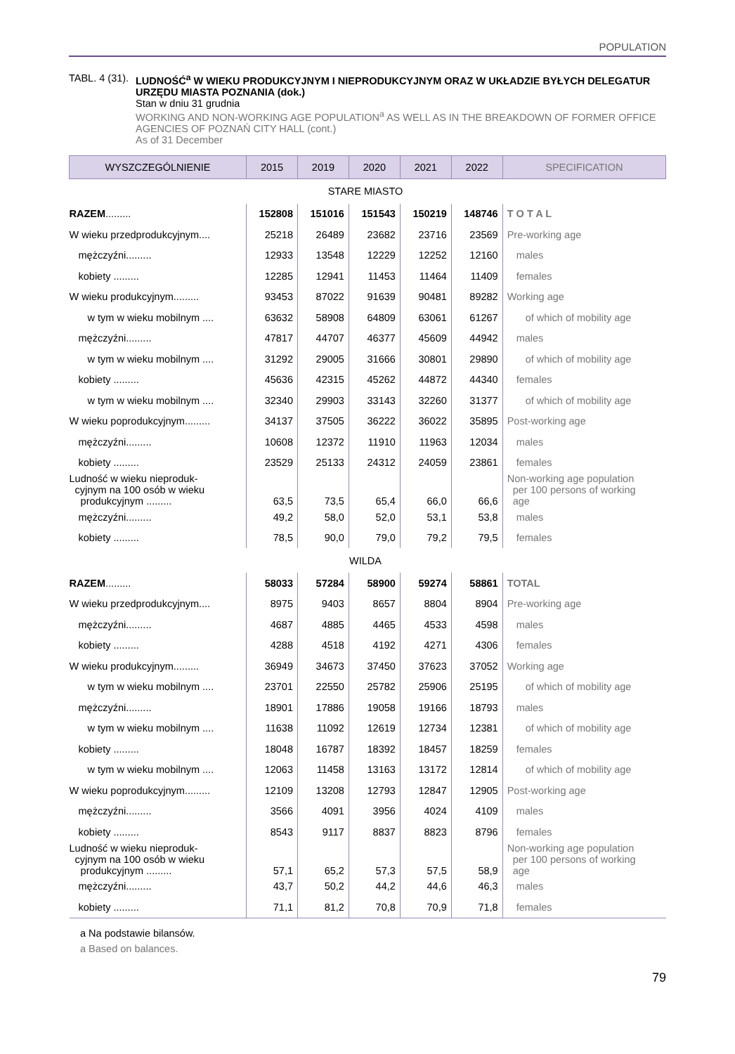POPULATION
TABL. 4 (31).
LUDNOŚĆ<sup>a</sup> W WIEKU PRODUKCYJNYM I NIEPRODUKCYJNYM ORAZ W UKŁADZIE BYŁYCH DELEGATUR URZĘDU MIASTA POZNANIA (dok.)
Stan w dniu 31 grudnia
WORKING AND NON-WORKING AGE POPULATION<sup>a</sup> AS WELL AS IN THE BREAKDOWN OF FORMER OFFICE AGENCIES OF POZNAŃ CITY HALL (cont.)
As of 31 December
| WYSZCZEGÓLNIENIE | 2015 | 2019 | 2020 | 2021 | 2022 | SPECIFICATION |
| --- | --- | --- | --- | --- | --- | --- |
| STARE MIASTO | | | | | | |
| RAZEM ......... | 152808 | 151016 | 151543 | 150219 | 148746 | T O T A L |
| W wieku przedprodukcyjnym.... | 25218 | 26489 | 23682 | 23716 | 23569 | Pre-working age |
| mężczyźni......... | 12933 | 13548 | 12229 | 12252 | 12160 | males |
| kobiety ......... | 12285 | 12941 | 11453 | 11464 | 11409 | females |
| W wieku produkcyjnym......... | 93453 | 87022 | 91639 | 90481 | 89282 | Working age |
| w tym w wieku mobilnym .... | 63632 | 58908 | 64809 | 63061 | 61267 | of which of mobility age |
| mężczyźni......... | 47817 | 44707 | 46377 | 45609 | 44942 | males |
| w tym w wieku mobilnym .... | 31292 | 29005 | 31666 | 30801 | 29890 | of which of mobility age |
| kobiety ......... | 45636 | 42315 | 45262 | 44872 | 44340 | females |
| w tym w wieku mobilnym .... | 32340 | 29903 | 33143 | 32260 | 31377 | of which of mobility age |
| W wieku poprodukcyjnym......... | 34137 | 37505 | 36222 | 36022 | 35895 | Post-working age |
| mężczyźni......... | 10608 | 12372 | 11910 | 11963 | 12034 | males |
| kobiety ......... | 23529 | 25133 | 24312 | 24059 | 23861 | females |
| Ludność w wieku nieproduk- cyjnym na 100 osób w wieku produkcyjnym ......... | 63,5 | 73,5 | 65,4 | 66,0 | 66,6 | Non-working age population per 100 persons of working age |
| mężczyźni......... | 49,2 | 58,0 | 52,0 | 53,1 | 53,8 | males |
| kobiety ......... | 78,5 | 90,0 | 79,0 | 79,2 | 79,5 | females |
| WILDA | | | | | | |
| RAZEM ......... | 58033 | 57284 | 58900 | 59274 | 58861 | TOTAL |
| W wieku przedprodukcyjnym.... | 8975 | 9403 | 8657 | 8804 | 8904 | Pre-working age |
| mężczyźni......... | 4687 | 4885 | 4465 | 4533 | 4598 | males |
| kobiety ......... | 4288 | 4518 | 4192 | 4271 | 4306 | females |
| W wieku produkcyjnym......... | 36949 | 34673 | 37450 | 37623 | 37052 | Working age |
| w tym w wieku mobilnym .... | 23701 | 22550 | 25782 | 25906 | 25195 | of which of mobility age |
| mężczyźni......... | 18901 | 17886 | 19058 | 19166 | 18793 | males |
| w tym w wieku mobilnym .... | 11638 | 11092 | 12619 | 12734 | 12381 | of which of mobility age |
| kobiety ......... | 18048 | 16787 | 18392 | 18457 | 18259 | females |
| w tym w wieku mobilnym .... | 12063 | 11458 | 13163 | 13172 | 12814 | of which of mobility age |
| W wieku poprodukcyjnym......... | 12109 | 13208 | 12793 | 12847 | 12905 | Post-working age |
| mężczyźni......... | 3566 | 4091 | 3956 | 4024 | 4109 | males |
| kobiety ......... | 8543 | 9117 | 8837 | 8823 | 8796 | females |
| Ludność w wieku nieproduk- cyjnym na 100 osób w wieku produkcyjnym ......... | 57,1 | 65,2 | 57,3 | 57,5 | 58,9 | Non-working age population per 100 persons of working age |
| mężczyźni......... | 43,7 | 50,2 | 44,2 | 44,6 | 46,3 | males |
| kobiety ......... | 71,1 | 81,2 | 70,8 | 70,9 | 71,8 | females |
a Na podstawie bilansów.
a Based on balances.
79